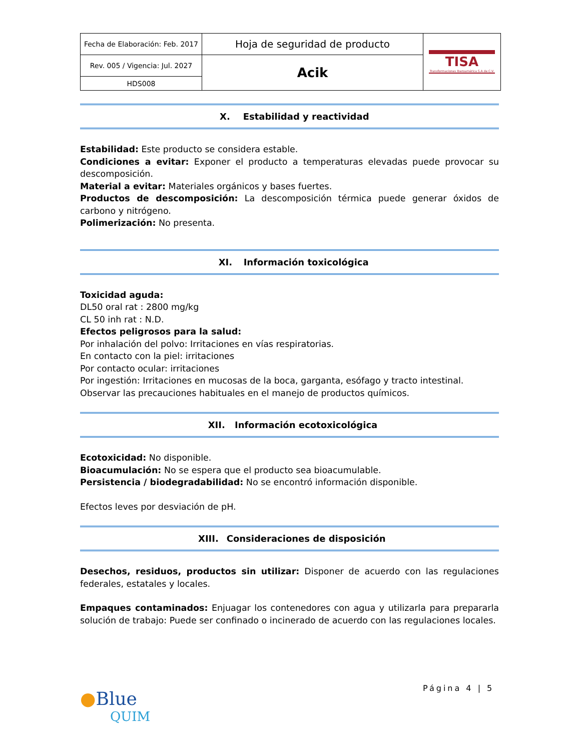| Fecha de Elaboración: Feb. 2017 | Hoja de seguridad de producto | TISA Transformaciones Iberoamérica S.A de C.V. |
| Rev. 005 / Vigencia: Jul. 2027 | Acik | |
| HDS008 | | |
X. Estabilidad y reactividad
Estabilidad: Este producto se considera estable.
Condiciones a evitar: Exponer el producto a temperaturas elevadas puede provocar su descomposición.
Material a evitar: Materiales orgánicos y bases fuertes.
Productos de descomposición: La descomposición térmica puede generar óxidos de carbono y nitrógeno.
Polimerización: No presenta.
XI. Información toxicológica
Toxicidad aguda:
DL50 oral rat : 2800 mg/kg
CL 50 inh rat : N.D.
Efectos peligrosos para la salud:
Por inhalación del polvo: Irritaciones en vías respiratorias.
En contacto con la piel: irritaciones
Por contacto ocular: irritaciones
Por ingestión: Irritaciones en mucosas de la boca, garganta, esófago y tracto intestinal.
Observar las precauciones habituales en el manejo de productos químicos.
XII. Información ecotoxicológica
Ecotoxicidad: No disponible.
Bioacumulación: No se espera que el producto sea bioacumulable.
Persistencia / biodegradabilidad: No se encontró información disponible.
Efectos leves por desviación de pH.
XIII. Consideraciones de disposición
Desechos, residuos, productos sin utilizar: Disponer de acuerdo con las regulaciones federales, estatales y locales.
Empaques contaminados: Enjuagar los contenedores con agua y utilizarla para prepararla solución de trabajo: Puede ser confinado o incinerado de acuerdo con las regulaciones locales.
Página 4 | 5
●Blue
QUIM